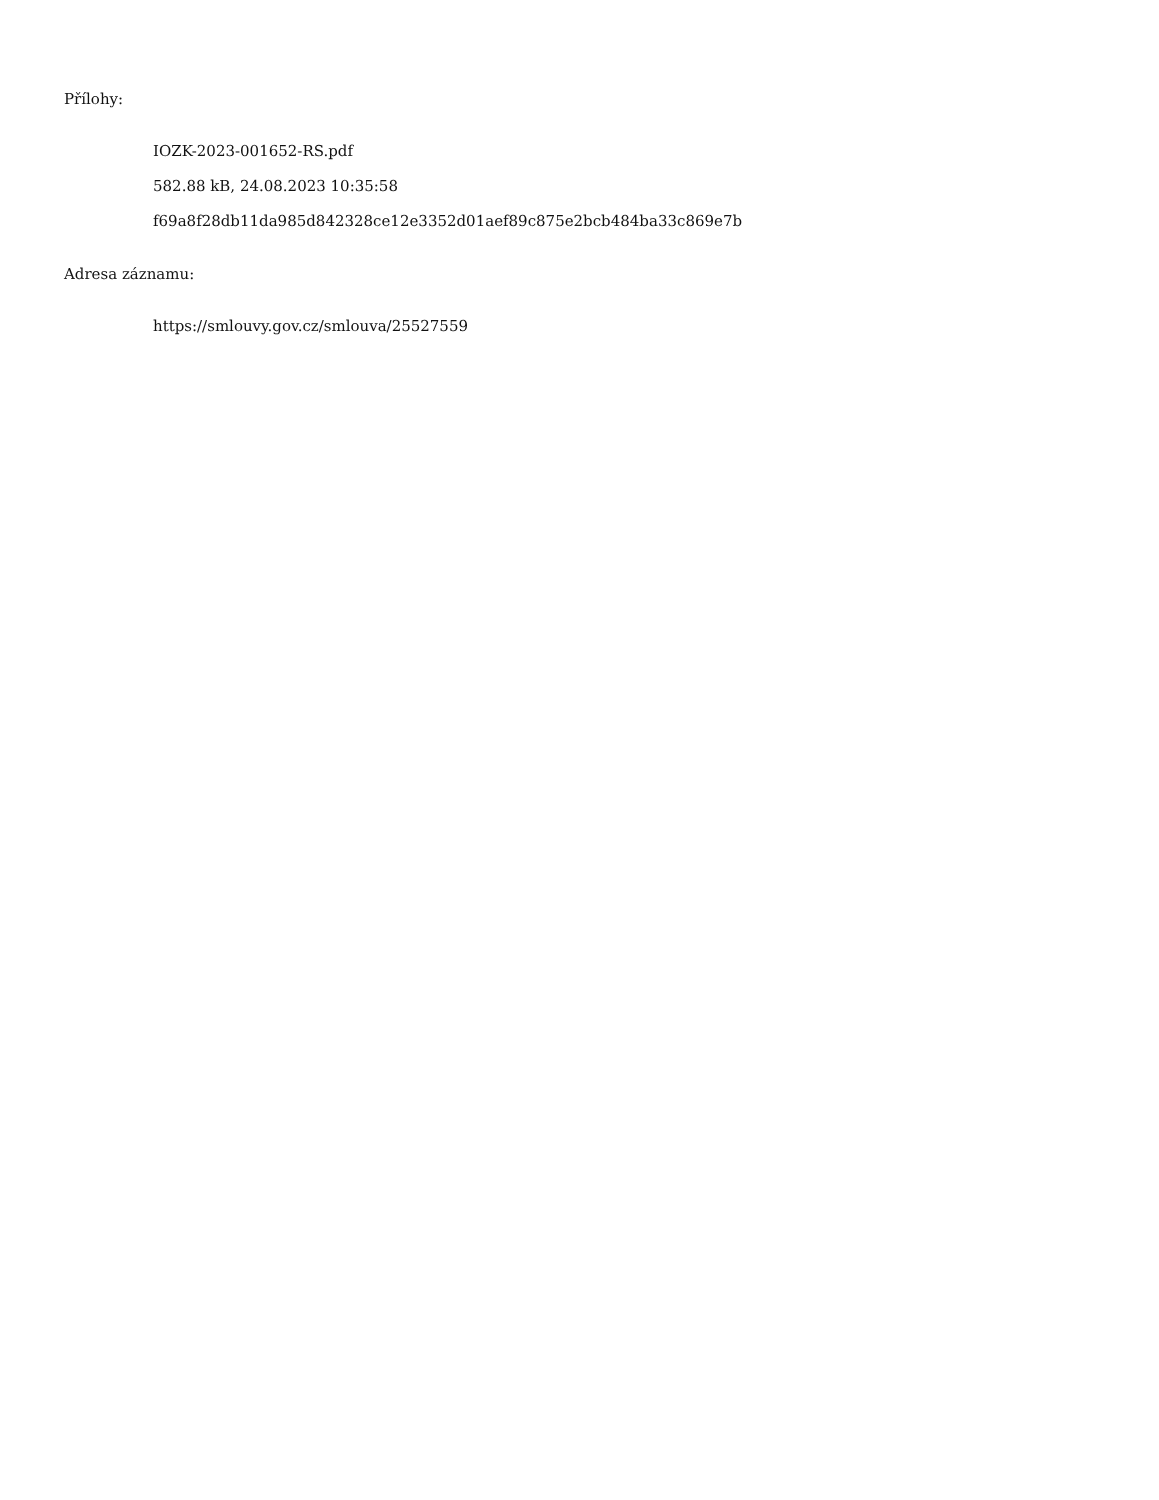Přílohy:
IOZK-2023-001652-RS.pdf
582.88 kB, 24.08.2023 10:35:58
f69a8f28db11da985d842328ce12e3352d01aef89c875e2bcb484ba33c869e7b
Adresa záznamu:
https://smlouvy.gov.cz/smlouva/25527559